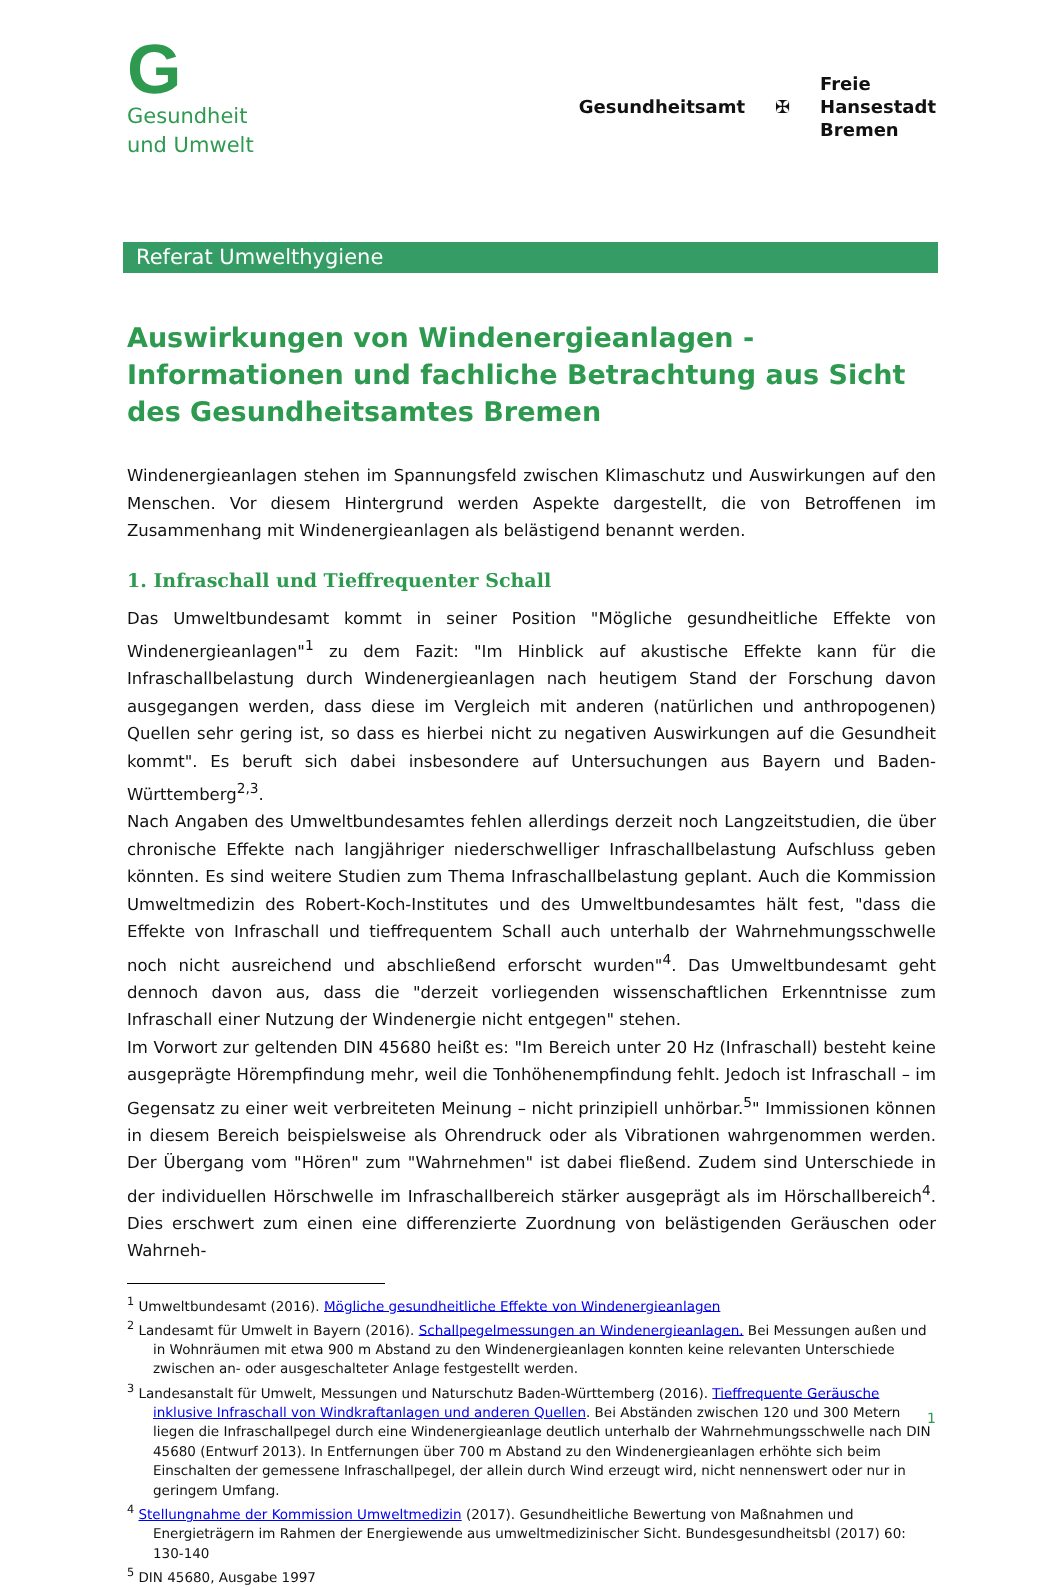G
Gesundheit
und Umwelt
Gesundheitsamt ✠
Freie
Hansestadt
Bremen
Referat Umwelthygiene
Auswirkungen von Windenergieanlagen -
Informationen und fachliche Betrachtung aus Sicht des Gesundheitsamtes Bremen
Windenergieanlagen stehen im Spannungsfeld zwischen Klimaschutz und Auswirkungen auf den Menschen. Vor diesem Hintergrund werden Aspekte dargestellt, die von Betroffenen im Zusammenhang mit Windenergieanlagen als belästigend benannt werden.
1. Infraschall und Tieffrequenter Schall
Das Umweltbundesamt kommt in seiner Position "Mögliche gesundheitliche Effekte von Windenergieanlagen"<sup>1</sup> zu dem Fazit: "Im Hinblick auf akustische Effekte kann für die Infraschallbelastung durch Windenergieanlagen nach heutigem Stand der Forschung davon ausgegangen werden, dass diese im Vergleich mit anderen (natürlichen und anthropogenen) Quellen sehr gering ist, so dass es hierbei nicht zu negativen Auswirkungen auf die Gesundheit kommt". Es beruft sich dabei insbesondere auf Untersuchungen aus Bayern und Baden-Württemberg<sup>2,3</sup>.
Nach Angaben des Umweltbundesamtes fehlen allerdings derzeit noch Langzeitstudien, die über chronische Effekte nach langjähriger niederschwelliger Infraschallbelastung Aufschluss geben könnten. Es sind weitere Studien zum Thema Infraschallbelastung geplant. Auch die Kommission Umweltmedizin des Robert-Koch-Institutes und des Umweltbundesamtes hält fest, "dass die Effekte von Infraschall und tieffrequentem Schall auch unterhalb der Wahrnehmungsschwelle noch nicht ausreichend und abschließend erforscht wurden"<sup>4</sup>. Das Umweltbundesamt geht dennoch davon aus, dass die "derzeit vorliegenden wissenschaftlichen Erkenntnisse zum Infraschall einer Nutzung der Windenergie nicht entgegen" stehen.
Im Vorwort zur geltenden DIN 45680 heißt es: "Im Bereich unter 20 Hz (Infraschall) besteht keine ausgeprägte Hörempfindung mehr, weil die Tonhöhenempfindung fehlt. Jedoch ist Infraschall – im Gegensatz zu einer weit verbreiteten Meinung – nicht prinzipiell unhörbar.<sup>5</sup>" Immissionen können in diesem Bereich beispielsweise als Ohrendruck oder als Vibrationen wahrgenommen werden. Der Übergang vom "Hören" zum "Wahrnehmen" ist dabei fließend. Zudem sind Unterschiede in der individuellen Hörschwelle im Infraschallbereich stärker ausgeprägt als im Hörschallbereich<sup>4</sup>. Dies erschwert zum einen eine differenzierte Zuordnung von belästigenden Geräuschen oder Wahrneh-
<sup>1</sup> Umweltbundesamt (2016). Mögliche gesundheitliche Effekte von Windenergieanlagen
<sup>2</sup> Landesamt für Umwelt in Bayern (2016). Schallpegelmessungen an Windenergieanlagen. Bei Messungen außen und in Wohnräumen mit etwa 900 m Abstand zu den Windenergieanlagen konnten keine relevanten Unterschiede zwischen an- oder ausgeschalteter Anlage festgestellt werden.
<sup>3</sup> Landesanstalt für Umwelt, Messungen und Naturschutz Baden-Württemberg (2016). Tieffrequente Geräusche inklusive Infraschall von Windkraftanlagen und anderen Quellen. Bei Abständen zwischen 120 und 300 Metern liegen die Infraschallpegel durch eine Windenergieanlage deutlich unterhalb der Wahrnehmungsschwelle nach DIN 45680 (Entwurf 2013). In Entfernungen über 700 m Abstand zu den Windenergieanlagen erhöhte sich beim Einschalten der gemessene Infraschallpegel, der allein durch Wind erzeugt wird, nicht nennenswert oder nur in geringem Umfang.
<sup>4</sup> Stellungnahme der Kommission Umweltmedizin (2017). Gesundheitliche Bewertung von Maßnahmen und Energieträgern im Rahmen der Energiewende aus umweltmedizinischer Sicht. Bundesgesundheitsbl (2017) 60: 130-140
<sup>5</sup> DIN 45680, Ausgabe 1997
1